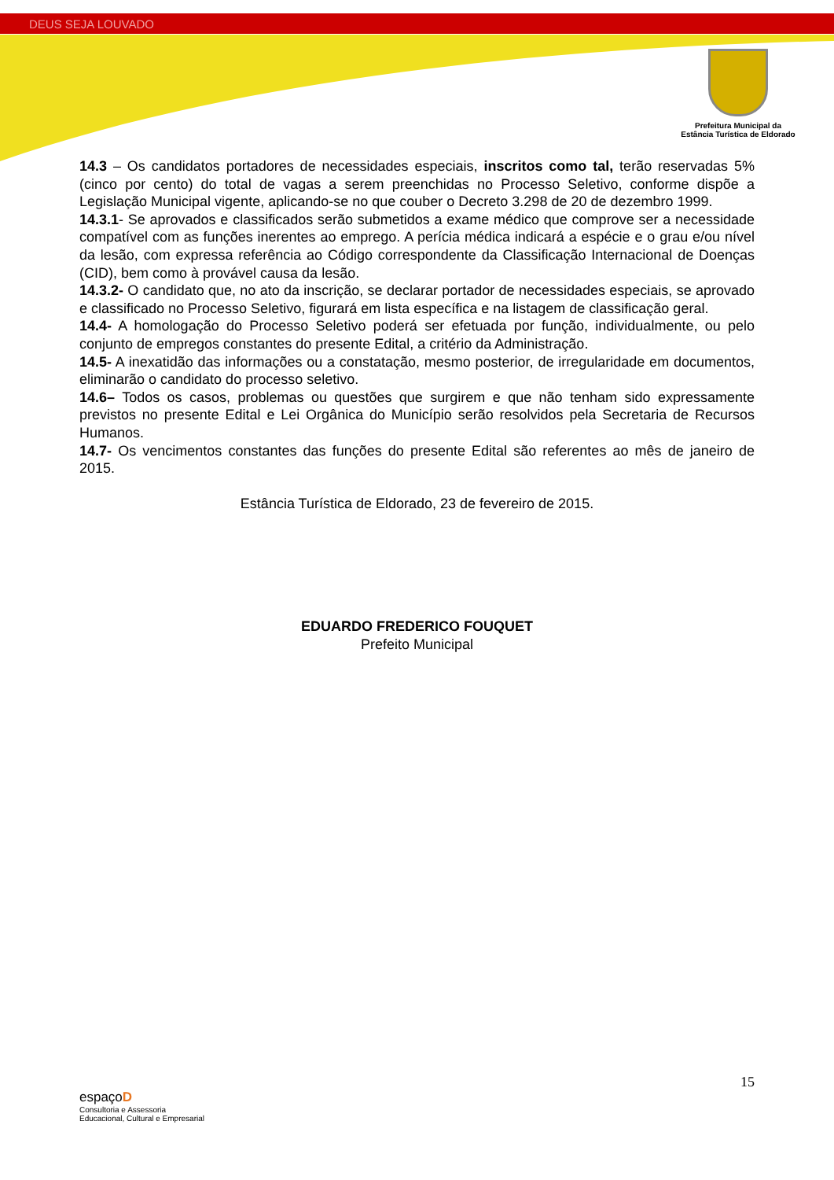DEUS SEJA LOUVADO
Prefeitura Municipal da
Estância Turística de Eldorado
14.3 – Os candidatos portadores de necessidades especiais, inscritos como tal, terão reservadas 5% (cinco por cento) do total de vagas a serem preenchidas no Processo Seletivo, conforme dispõe a Legislação Municipal vigente, aplicando-se no que couber o Decreto 3.298 de 20 de dezembro 1999.
14.3.1- Se aprovados e classificados serão submetidos a exame médico que comprove ser a necessidade compatível com as funções inerentes ao emprego. A perícia médica indicará a espécie e o grau e/ou nível da lesão, com expressa referência ao Código correspondente da Classificação Internacional de Doenças (CID), bem como à provável causa da lesão.
14.3.2- O candidato que, no ato da inscrição, se declarar portador de necessidades especiais, se aprovado e classificado no Processo Seletivo, figurará em lista específica e na listagem de classificação geral.
14.4- A homologação do Processo Seletivo poderá ser efetuada por função, individualmente, ou pelo conjunto de empregos constantes do presente Edital, a critério da Administração.
14.5- A inexatidão das informações ou a constatação, mesmo posterior, de irregularidade em documentos, eliminarão o candidato do processo seletivo.
14.6– Todos os casos, problemas ou questões que surgirem e que não tenham sido expressamente previstos no presente Edital e Lei Orgânica do Município serão resolvidos pela Secretaria de Recursos Humanos.
14.7- Os vencimentos constantes das funções do presente Edital são referentes ao mês de janeiro de 2015.
Estância Turística de Eldorado, 23 de fevereiro de 2015.
EDUARDO FREDERICO FOUQUET
Prefeito Municipal
15
espaçoD
Consultoria e Assessoria
Educacional, Cultural e Empresarial